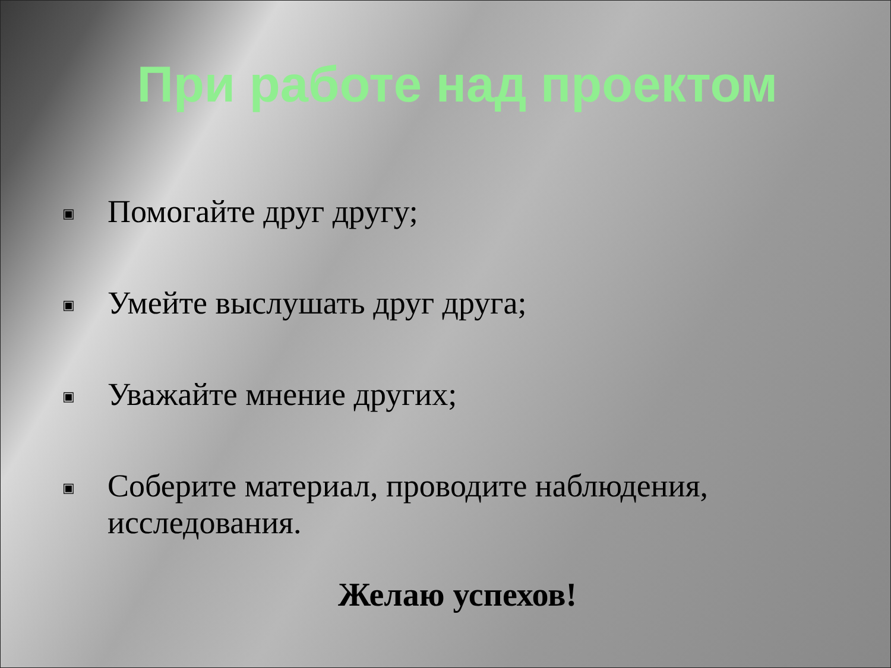При работе над проектом
▣ Помогайте друг другу;
▣ Умейте выслушать друг друга;
▣ Уважайте мнение других;
▣ Соберите материал, проводите наблюдения, исследования.
Желаю успехов!